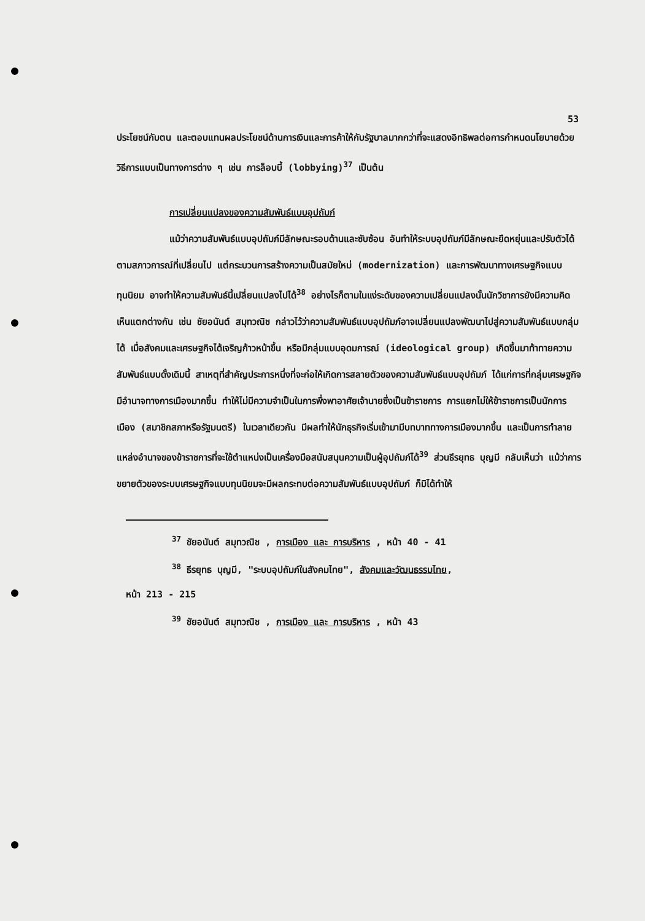53
ประโยชน์กับตน และตอบแทนผลประโยชน์ด้านการเงินและการค้าให้กับรัฐบาลมากกว่าที่จะแสดงอิทธิพลต่อการกำหนดนโยบายด้วยวิธีการแบบเป็นทางการต่าง ๆ เช่น การล็อบบี้ (lobbying)<sup>37</sup> เป็นต้น
การเปลี่ยนแปลงของความสัมพันธ์แบบอุปถัมภ์
แม้ว่าความสัมพันธ์แบบอุปถัมภ์มีลักษณะรอบด้านและซับซ้อน อันทำให้ระบบอุปถัมภ์มีลักษณะยืดหยุ่นและปรับตัวได้ตามสภาวการณ์ที่เปลี่ยนไป แต่กระบวนการสร้างความเป็นสมัยใหม่ (modernization) และการพัฒนาทางเศรษฐกิจแบบทุนนิยม อาจทำให้ความสัมพันธ์นี้เปลี่ยนแปลงไปได้<sup>38</sup> อย่างไรก็ตามในแง่ระดับของความเปลี่ยนแปลงนั้นนักวิชาการยังมีความคิดเห็นแตกต่างกัน เช่น ชัยอนันต์ สมุทวณิช กล่าวไว้ว่าความสัมพันธ์แบบอุปถัมภ์อาจเปลี่ยนแปลงพัฒนาไปสู่ความสัมพันธ์แบบกลุ่มได้ เมื่อสังคมและเศรษฐกิจได้เจริญก้าวหน้าขึ้น หรือมีกลุ่มแบบอุดมการณ์ (ideological group) เกิดขึ้นมาท้าทายความสัมพันธ์แบบดั้งเดิมนี้ สาเหตุที่สำคัญประการหนึ่งที่จะก่อให้เกิดการสลายตัวของความสัมพันธ์แบบอุปถัมภ์ ได้แก่การที่กลุ่มเศรษฐกิจมีอำนาจทางการเมืองมากขึ้น ทำให้ไม่มีความจำเป็นในการพึ่งพาอาศัยเจ้านายซึ่งเป็นข้าราชการ การแยกไม่ให้ข้าราชการเป็นนักการเมือง (สมาชิกสภาหรือรัฐมนตรี) ในเวลาเดียวกัน มีผลทำให้นักธุรกิจเริ่มเข้ามามีบทบาททางการเมืองมากขึ้น และเป็นการทำลายแหล่งอำนาจของข้าราชการที่จะใช้ตำแหน่งเป็นเครื่องมือสนับสนุนความเป็นผู้อุปถัมภ์ได้<sup>39</sup> ส่วนธีรยุทธ บุญมี กลับเห็นว่า แม้ว่าการขยายตัวของระบบเศรษฐกิจแบบทุนนิยมจะมีผลกระทบต่อความสัมพันธ์แบบอุปถัมภ์ ก็มิได้ทำให้
<sup>37</sup> ชัยอนันต์ สมุทวณิช , การเมือง และ การบริหาร , หน้า 40 - 41
<sup>38</sup> ธีรยุทธ บุญมี, "ระบบอุปถัมภ์ในสังคมไทย", สังคมและวัฒนธรรมไทย,
หน้า 213 - 215
<sup>39</sup> ชัยอนันต์ สมุทวณิช , การเมือง และ การบริหาร , หน้า 43